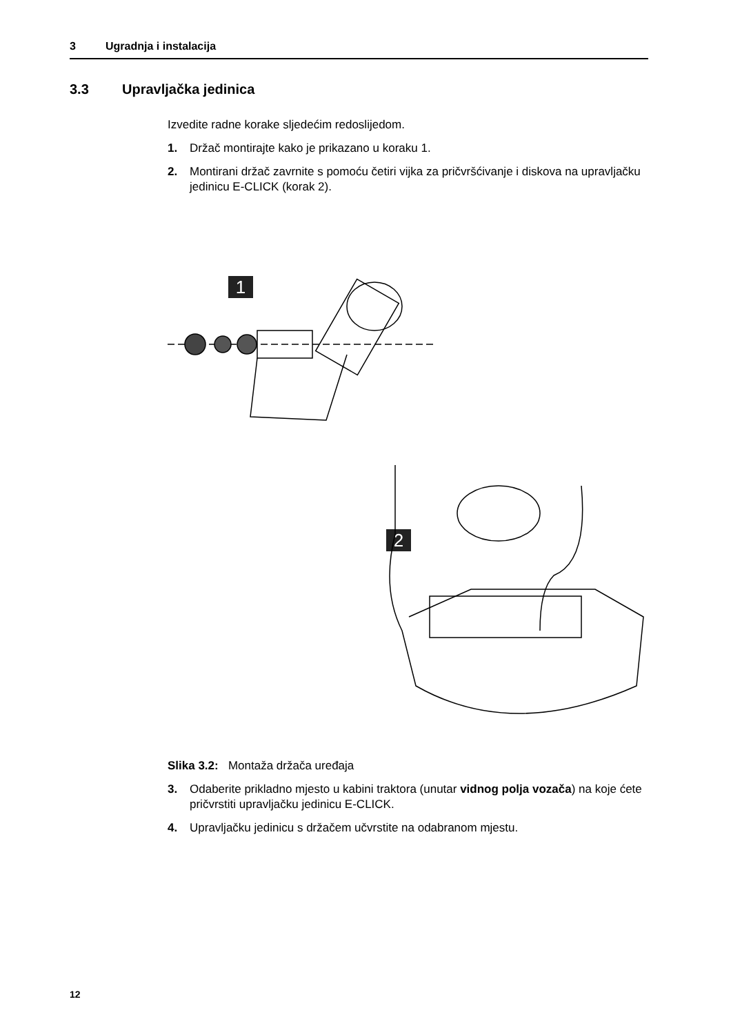3 Ugradnja i instalacija
3.3 Upravljačka jedinica
Izvedite radne korake sljedećim redoslijedom.
1. Držač montirajte kako je prikazano u koraku 1.
2. Montirani držač zavrnite s pomoću četiri vijka za pričvršćivanje i diskova na upravljačku jedinicu E-CLICK (korak 2).
1
2
Slika 3.2: Montaža držača uređaja
3. Odaberite prikladno mjesto u kabini traktora (unutar vidnog polja vozača) na koje ćete pričvrstiti upravljačku jedinicu E-CLICK.
4. Upravljačku jedinicu s držačem učvrstite na odabranom mjestu.
12